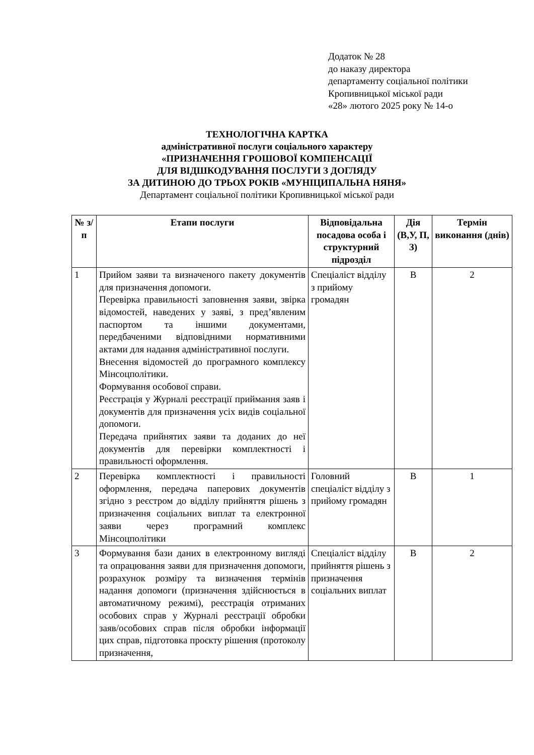Додаток № 28
до наказу директора
департаменту соціальної політики
Кропивницької міської ради
«28» лютого 2025 року № 14-о
ТЕХНОЛОГІЧНА КАРТКА
адміністративної послуги соціального характеру
«ПРИЗНАЧЕННЯ ГРОШОВОЇ КОМПЕНСАЦІЇ
ДЛЯ ВІДШКОДУВАННЯ ПОСЛУГИ З ДОГЛЯДУ
ЗА ДИТИНОЮ ДО ТРЬОХ РОКІВ «МУНІЦИПАЛЬНА НЯНЯ»
Департамент соціальної політики Кропивницької міської ради
| № з/п | Етапи послуги | Відповідальна посадова особа і структурний підрозділ | Дія (В,У, П, З) | Термін виконання (днів) |
| --- | --- | --- | --- | --- |
| 1 | Прийом заяви та визначеного пакету документів для призначення допомоги. Перевірка правильності заповнення заяви, звірка відомостей, наведених у заяві, з пред’явленим паспортом та іншими документами, передбаченими відповідними нормативними актами для надання адміністративної послуги. Внесення відомостей до програмного комплексу Мінсоцполітики. Формування особової справи. Реєстрація у Журналі реєстрації приймання заяв і документів для призначення усіх видів соціальної допомоги. Передача прийнятих заяви та доданих до неї документів для перевірки комплектності і правильності оформлення. | Спеціаліст відділу з прийому громадян | В | 2 |
| 2 | Перевірка комплектності і правильності оформлення, передача паперових документів згідно з реєстром до відділу прийняття рішень з призначення соціальних виплат та електронної заяви через програмний комплекс Мінсоцполітики | Головний спеціаліст відділу з прийому громадян | В | 1 |
| 3 | Формування бази даних в електронному вигляді та опрацювання заяви для призначення допомоги, розрахунок розміру та визначення термінів надання допомоги (призначення здійснюється в автоматичному режимі), реєстрація отриманих особових справ у Журналі реєстрації обробки заяв/особових справ після обробки інформації цих справ, підготовка проєкту рішення (протоколу призначення, | Спеціаліст відділу прийняття рішень з призначення соціальних виплат | В | 2 |